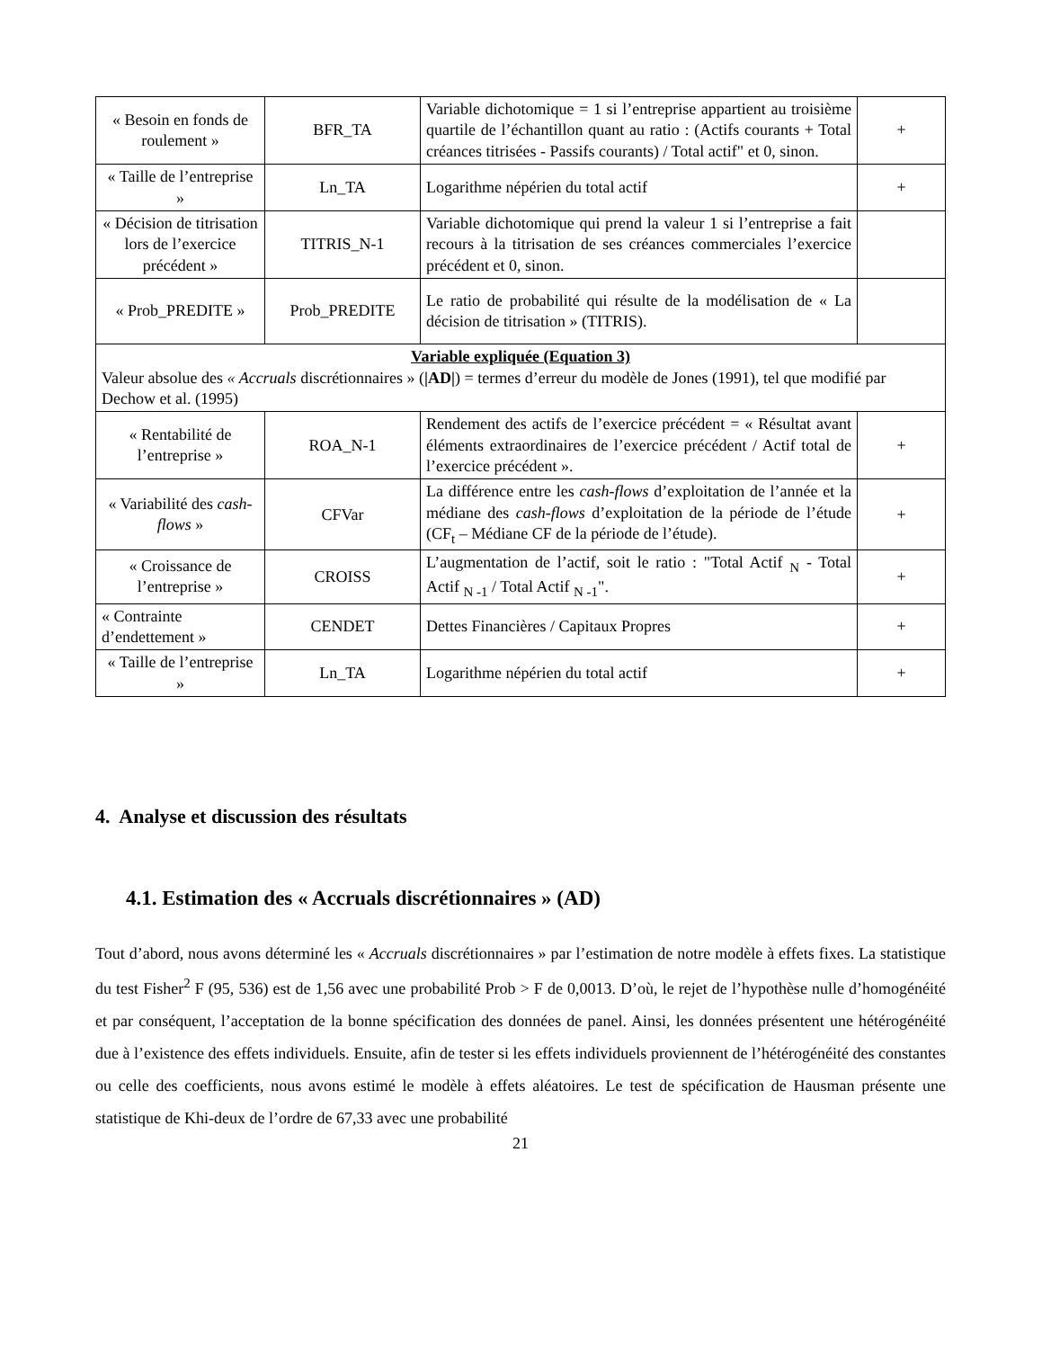| « Besoin en fonds de roulement » | BFR_TA | Variable dichotomique = 1 si l’entreprise appartient au troisième quartile de l’échantillon quant au ratio : (Actifs courants + Total créances titrisées - Passifs courants) / Total actif" et 0, sinon. | + |
| « Taille de l’entreprise » | Ln_TA | Logarithme népérien du total actif | + |
| « Décision de titrisation lors de l’exercice précédent » | TITRIS_N-1 | Variable dichotomique qui prend la valeur 1 si l’entreprise a fait recours à la titrisation de ses créances commerciales l’exercice précédent et 0, sinon. | |
| « Prob_PREDITE » | Prob_PREDITE | Le ratio de probabilité qui résulte de la modélisation de « La décision de titrisation » (TITRIS). | |
| Variable expliquée (Equation 3) Valeur absolue des « Accruals discrétionnaires » ( /AD/ ) = termes d’erreur du modèle de Jones (1991), tel que modifié par Dechow et al. (1995) | | | |
| « Rentabilité de l’entreprise » | ROA_N-1 | Rendement des actifs de l’exercice précédent = « Résultat avant éléments extraordinaires de l’exercice précédent / Actif total de l’exercice précédent ». | + |
| « Variabilité des cash-flows » | CFVar | La différence entre les cash-flows d’exploitation de l’année et la médiane des cash-flows d’exploitation de la période de l’étude (CF<sub>t</sub> – Médiane CF de la période de l’étude). | + |
| « Croissance de l’entreprise » | CROISS | L’augmentation de l’actif, soit le ratio : "Total Actif <sub>N</sub> - Total Actif <sub>N -1</sub> / Total Actif <sub>N -1</sub>". | + |
| « Contrainte d’endettement » | CENDET | Dettes Financières / Capitaux Propres | + |
| « Taille de l’entreprise » | Ln_TA | Logarithme népérien du total actif | + |
4. Analyse et discussion des résultats
4.1. Estimation des « Accruals discrétionnaires » (AD)
Tout d’abord, nous avons déterminé les « Accruals discrétionnaires » par l’estimation de notre modèle à effets fixes. La statistique du test Fisher<sup>2</sup> F (95, 536) est de 1,56 avec une probabilité Prob > F de 0,0013. D’où, le rejet de l’hypothèse nulle d’homogénéité et par conséquent, l’acceptation de la bonne spécification des données de panel. Ainsi, les données présentent une hétérogénéité due à l’existence des effets individuels. Ensuite, afin de tester si les effets individuels proviennent de l’hétérogénéité des constantes ou celle des coefficients, nous avons estimé le modèle à effets aléatoires. Le test de spécification de Hausman présente une statistique de Khi-deux de l’ordre de 67,33 avec une probabilité
21